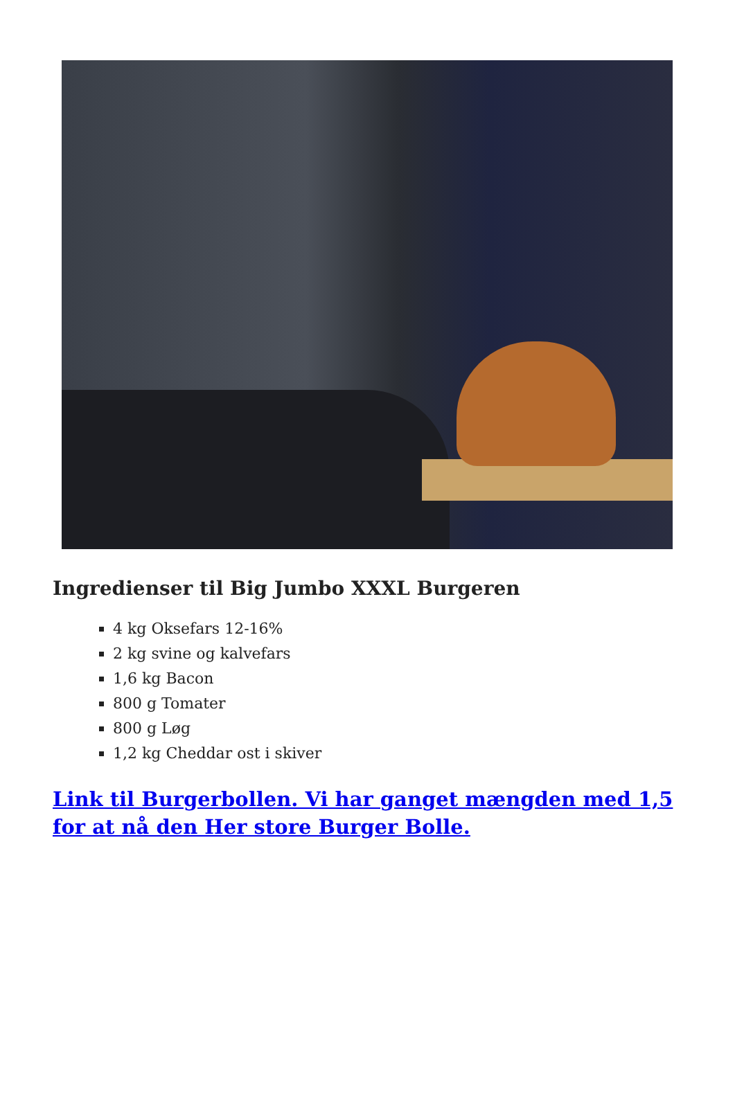Ingredienser til Big Jumbo XXXL Burgeren
4 kg Oksefars 12-16%
2 kg svine og kalvefars
1,6 kg Bacon
800 g Tomater
800 g Løg
1,2 kg Cheddar ost i skiver
Link til Burgerbollen. Vi har ganget mængden med 1,5 for at nå den Her store Burger Bolle.